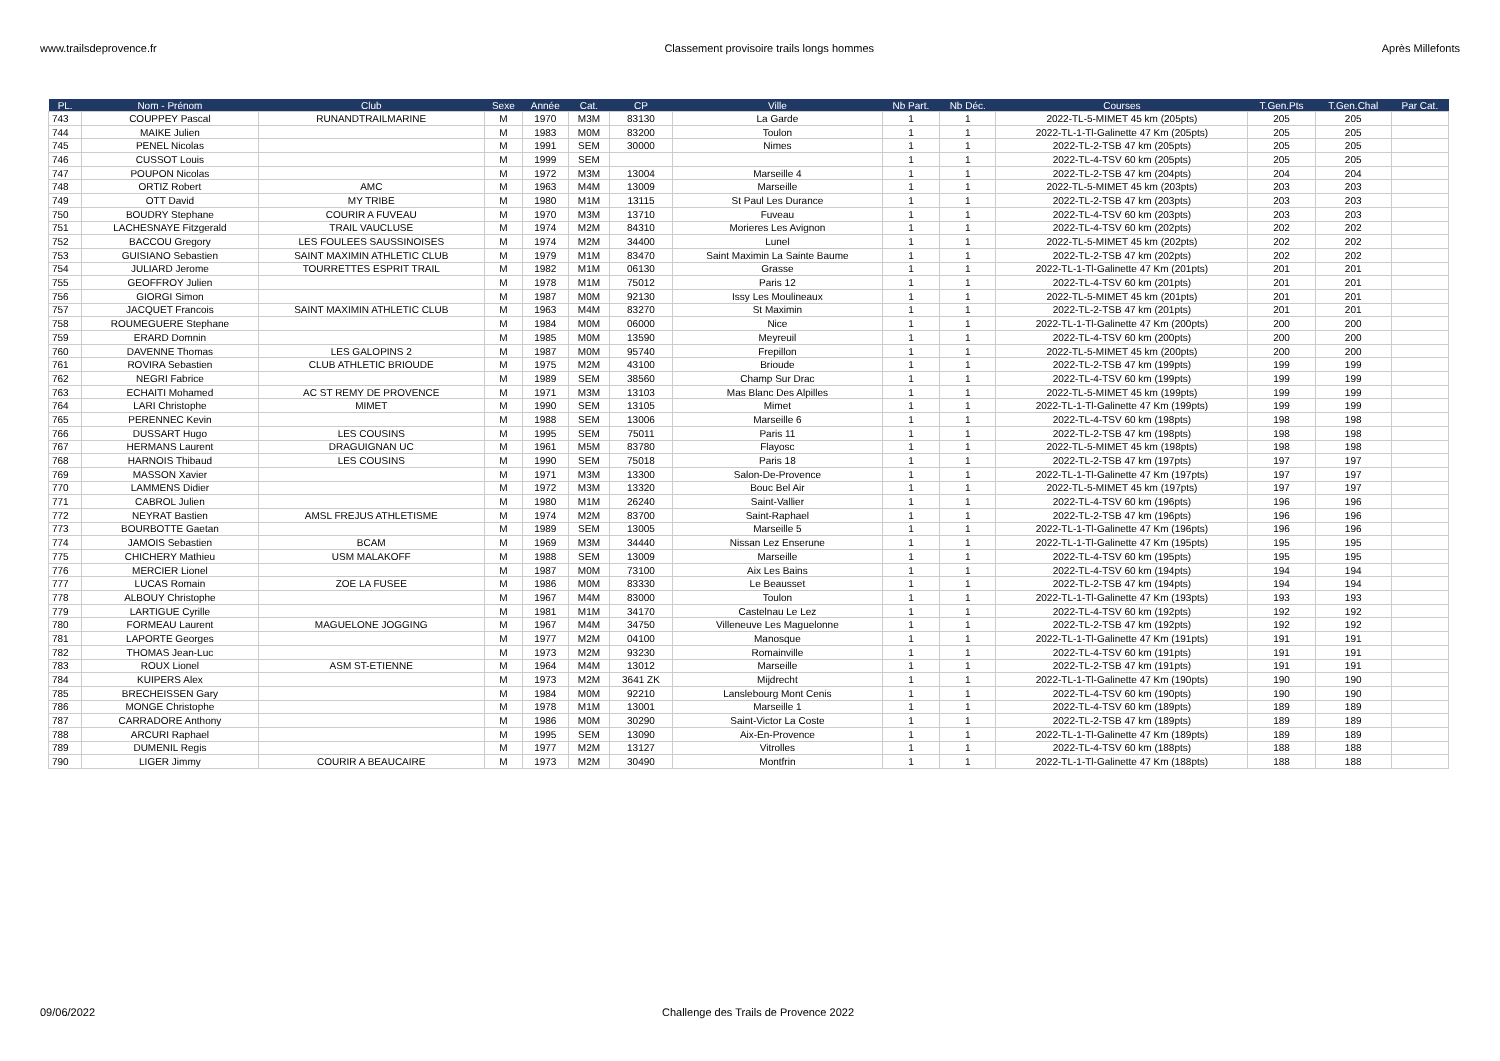www.trailsdeprovence.fr Classement provisoire trails longs hommes Après Millefonts
| PL. | Nom - Prénom | Club | Sexe | Année | Cat. | CP | Ville | Nb Part. | Nb Déc. | Courses | T.Gen.Pts | T.Gen.Chal | Par Cat. |
| --- | --- | --- | --- | --- | --- | --- | --- | --- | --- | --- | --- | --- | --- |
| 743 | COUPPEY Pascal | RUNANDTRAILMARINE | M | 1970 | M3M | 83130 | La Garde | 1 | 1 | 2022-TL-5-MIMET 45 km (205pts) | 205 | 205 | |
| 744 | MAIKE Julien | | M | 1983 | M0M | 83200 | Toulon | 1 | 1 | 2022-TL-1-Tl-Galinette 47 Km (205pts) | 205 | 205 | |
| 745 | PENEL Nicolas | | M | 1991 | SEM | 30000 | Nimes | 1 | 1 | 2022-TL-2-TSB 47 km (205pts) | 205 | 205 | |
| 746 | CUSSOT Louis | | M | 1999 | SEM | | | 1 | 1 | 2022-TL-4-TSV 60 km (205pts) | 205 | 205 | |
| 747 | POUPON Nicolas | | M | 1972 | M3M | 13004 | Marseille 4 | 1 | 1 | 2022-TL-2-TSB 47 km (204pts) | 204 | 204 | |
| 748 | ORTIZ Robert | AMC | M | 1963 | M4M | 13009 | Marseille | 1 | 1 | 2022-TL-5-MIMET 45 km (203pts) | 203 | 203 | |
| 749 | OTT David | MY TRIBE | M | 1980 | M1M | 13115 | St Paul Les Durance | 1 | 1 | 2022-TL-2-TSB 47 km (203pts) | 203 | 203 | |
| 750 | BOUDRY Stephane | COURIR A FUVEAU | M | 1970 | M3M | 13710 | Fuveau | 1 | 1 | 2022-TL-4-TSV 60 km (203pts) | 203 | 203 | |
| 751 | LACHESNAYE Fitzgerald | TRAIL VAUCLUSE | M | 1974 | M2M | 84310 | Morieres Les Avignon | 1 | 1 | 2022-TL-4-TSV 60 km (202pts) | 202 | 202 | |
| 752 | BACCOU Gregory | LES FOULEES SAUSSINOISES | M | 1974 | M2M | 34400 | Lunel | 1 | 1 | 2022-TL-5-MIMET 45 km (202pts) | 202 | 202 | |
| 753 | GUISIANO Sebastien | SAINT MAXIMIN ATHLETIC CLUB | M | 1979 | M1M | 83470 | Saint Maximin La Sainte Baume | 1 | 1 | 2022-TL-2-TSB 47 km (202pts) | 202 | 202 | |
| 754 | JULIARD Jerome | TOURRETTES ESPRIT TRAIL | M | 1982 | M1M | 06130 | Grasse | 1 | 1 | 2022-TL-1-Tl-Galinette 47 Km (201pts) | 201 | 201 | |
| 755 | GEOFFROY Julien | | M | 1978 | M1M | 75012 | Paris 12 | 1 | 1 | 2022-TL-4-TSV 60 km (201pts) | 201 | 201 | |
| 756 | GIORGI Simon | | M | 1987 | M0M | 92130 | Issy Les Moulineaux | 1 | 1 | 2022-TL-5-MIMET 45 km (201pts) | 201 | 201 | |
| 757 | JACQUET Francois | SAINT MAXIMIN ATHLETIC CLUB | M | 1963 | M4M | 83270 | St Maximin | 1 | 1 | 2022-TL-2-TSB 47 km (201pts) | 201 | 201 | |
| 758 | ROUMEGUERE Stephane | | M | 1984 | M0M | 06000 | Nice | 1 | 1 | 2022-TL-1-Tl-Galinette 47 Km (200pts) | 200 | 200 | |
| 759 | ERARD Domnin | | M | 1985 | M0M | 13590 | Meyreuil | 1 | 1 | 2022-TL-4-TSV 60 km (200pts) | 200 | 200 | |
| 760 | DAVENNE Thomas | LES GALOPINS 2 | M | 1987 | M0M | 95740 | Frepillon | 1 | 1 | 2022-TL-5-MIMET 45 km (200pts) | 200 | 200 | |
| 761 | ROVIRA Sebastien | CLUB ATHLETIC BRIOUDE | M | 1975 | M2M | 43100 | Brioude | 1 | 1 | 2022-TL-2-TSB 47 km (199pts) | 199 | 199 | |
| 762 | NEGRI Fabrice | | M | 1989 | SEM | 38560 | Champ Sur Drac | 1 | 1 | 2022-TL-4-TSV 60 km (199pts) | 199 | 199 | |
| 763 | ECHAITI Mohamed | AC ST REMY DE PROVENCE | M | 1971 | M3M | 13103 | Mas Blanc Des Alpilles | 1 | 1 | 2022-TL-5-MIMET 45 km (199pts) | 199 | 199 | |
| 764 | LARI Christophe | MIMET | M | 1990 | SEM | 13105 | Mimet | 1 | 1 | 2022-TL-1-Tl-Galinette 47 Km (199pts) | 199 | 199 | |
| 765 | PERENNEC Kevin | | M | 1988 | SEM | 13006 | Marseille 6 | 1 | 1 | 2022-TL-4-TSV 60 km (198pts) | 198 | 198 | |
| 766 | DUSSART Hugo | LES COUSINS | M | 1995 | SEM | 75011 | Paris 11 | 1 | 1 | 2022-TL-2-TSB 47 km (198pts) | 198 | 198 | |
| 767 | HERMANS Laurent | DRAGUIGNAN UC | M | 1961 | M5M | 83780 | Flayosc | 1 | 1 | 2022-TL-5-MIMET 45 km (198pts) | 198 | 198 | |
| 768 | HARNOIS Thibaud | LES COUSINS | M | 1990 | SEM | 75018 | Paris 18 | 1 | 1 | 2022-TL-2-TSB 47 km (197pts) | 197 | 197 | |
| 769 | MASSON Xavier | | M | 1971 | M3M | 13300 | Salon-De-Provence | 1 | 1 | 2022-TL-1-Tl-Galinette 47 Km (197pts) | 197 | 197 | |
| 770 | LAMMENS Didier | | M | 1972 | M3M | 13320 | Bouc Bel Air | 1 | 1 | 2022-TL-5-MIMET 45 km (197pts) | 197 | 197 | |
| 771 | CABROL Julien | | M | 1980 | M1M | 26240 | Saint-Vallier | 1 | 1 | 2022-TL-4-TSV 60 km (196pts) | 196 | 196 | |
| 772 | NEYRAT Bastien | AMSL FREJUS ATHLETISME | M | 1974 | M2M | 83700 | Saint-Raphael | 1 | 1 | 2022-TL-2-TSB 47 km (196pts) | 196 | 196 | |
| 773 | BOURBOTTE Gaetan | | M | 1989 | SEM | 13005 | Marseille 5 | 1 | 1 | 2022-TL-1-Tl-Galinette 47 Km (196pts) | 196 | 196 | |
| 774 | JAMOIS Sebastien | BCAM | M | 1969 | M3M | 34440 | Nissan Lez Enserune | 1 | 1 | 2022-TL-1-Tl-Galinette 47 Km (195pts) | 195 | 195 | |
| 775 | CHICHERY Mathieu | USM MALAKOFF | M | 1988 | SEM | 13009 | Marseille | 1 | 1 | 2022-TL-4-TSV 60 km (195pts) | 195 | 195 | |
| 776 | MERCIER Lionel | | M | 1987 | M0M | 73100 | Aix Les Bains | 1 | 1 | 2022-TL-4-TSV 60 km (194pts) | 194 | 194 | |
| 777 | LUCAS Romain | ZOE LA FUSEE | M | 1986 | M0M | 83330 | Le Beausset | 1 | 1 | 2022-TL-2-TSB 47 km (194pts) | 194 | 194 | |
| 778 | ALBOUY Christophe | | M | 1967 | M4M | 83000 | Toulon | 1 | 1 | 2022-TL-1-Tl-Galinette 47 Km (193pts) | 193 | 193 | |
| 779 | LARTIGUE Cyrille | | M | 1981 | M1M | 34170 | Castelnau Le Lez | 1 | 1 | 2022-TL-4-TSV 60 km (192pts) | 192 | 192 | |
| 780 | FORMEAU Laurent | MAGUELONE JOGGING | M | 1967 | M4M | 34750 | Villeneuve Les Maguelonne | 1 | 1 | 2022-TL-2-TSB 47 km (192pts) | 192 | 192 | |
| 781 | LAPORTE Georges | | M | 1977 | M2M | 04100 | Manosque | 1 | 1 | 2022-TL-1-Tl-Galinette 47 Km (191pts) | 191 | 191 | |
| 782 | THOMAS Jean-Luc | | M | 1973 | M2M | 93230 | Romainville | 1 | 1 | 2022-TL-4-TSV 60 km (191pts) | 191 | 191 | |
| 783 | ROUX Lionel | ASM ST-ETIENNE | M | 1964 | M4M | 13012 | Marseille | 1 | 1 | 2022-TL-2-TSB 47 km (191pts) | 191 | 191 | |
| 784 | KUIPERS Alex | | M | 1973 | M2M | 3641 ZK | Mijdrecht | 1 | 1 | 2022-TL-1-Tl-Galinette 47 Km (190pts) | 190 | 190 | |
| 785 | BRECHEISSEN Gary | | M | 1984 | M0M | 92210 | Lanslebourg Mont Cenis | 1 | 1 | 2022-TL-4-TSV 60 km (190pts) | 190 | 190 | |
| 786 | MONGE Christophe | | M | 1978 | M1M | 13001 | Marseille 1 | 1 | 1 | 2022-TL-4-TSV 60 km (189pts) | 189 | 189 | |
| 787 | CARRADORE Anthony | | M | 1986 | M0M | 30290 | Saint-Victor La Coste | 1 | 1 | 2022-TL-2-TSB 47 km (189pts) | 189 | 189 | |
| 788 | ARCURI Raphael | | M | 1995 | SEM | 13090 | Aix-En-Provence | 1 | 1 | 2022-TL-1-Tl-Galinette 47 Km (189pts) | 189 | 189 | |
| 789 | DUMENIL Regis | | M | 1977 | M2M | 13127 | Vitrolles | 1 | 1 | 2022-TL-4-TSV 60 km (188pts) | 188 | 188 | |
| 790 | LIGER Jimmy | COURIR A BEAUCAIRE | M | 1973 | M2M | 30490 | Montfrin | 1 | 1 | 2022-TL-1-Tl-Galinette 47 Km (188pts) | 188 | 188 | |
09/06/2022 Challenge des Trails de Provence 2022